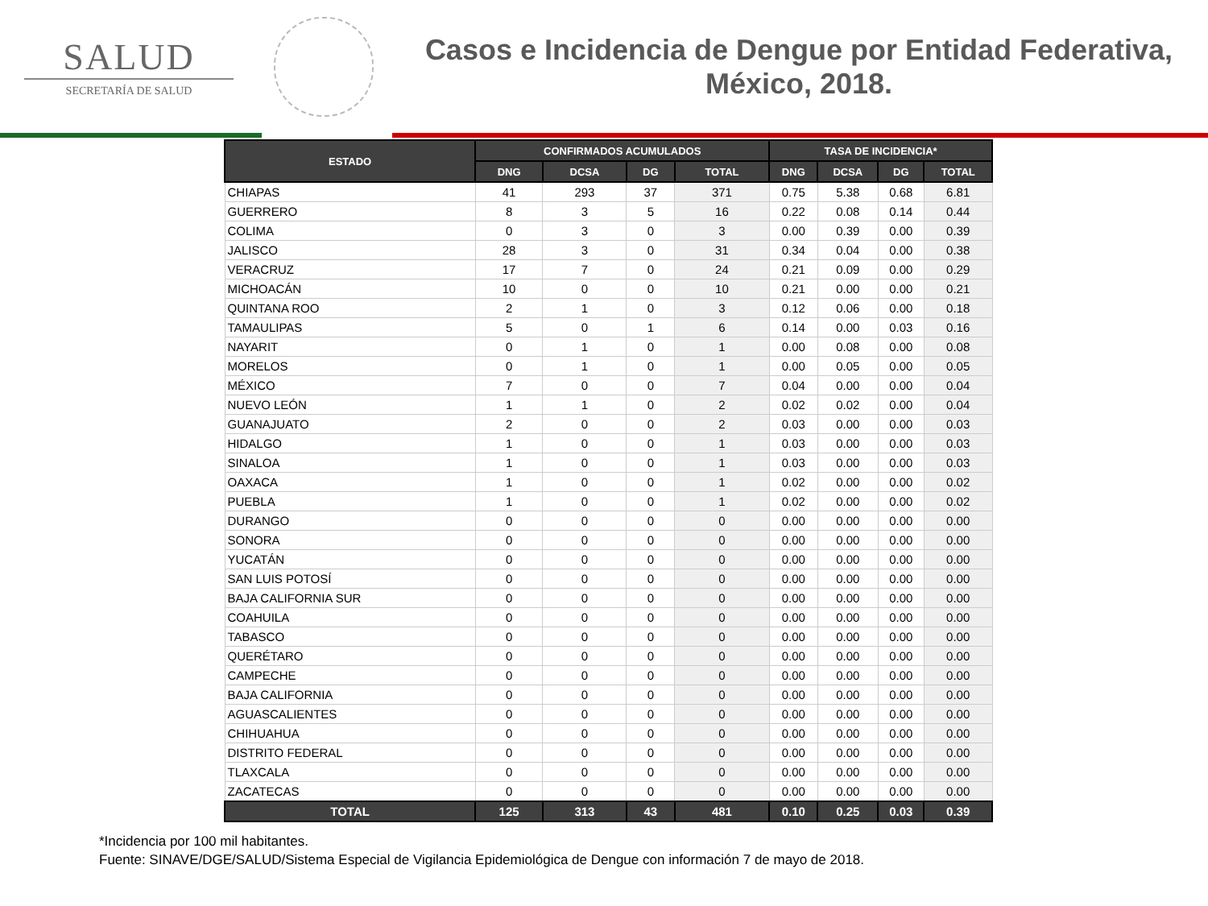SALUD
SECRETARÍA DE SALUD
Casos e Incidencia de Dengue por Entidad Federativa,
México, 2018.
| ESTADO | CONFIRMADOS ACUMULADOS | | | | TASA DE INCIDENCIA* | | | |
| --- | --- | --- | --- | --- | --- | --- | --- | --- |
| | DNG | DCSA | DG | TOTAL | DNG | DCSA | DG | TOTAL |
| CHIAPAS | 41 | 293 | 37 | 371 | 0.75 | 5.38 | 0.68 | 6.81 |
| GUERRERO | 8 | 3 | 5 | 16 | 0.22 | 0.08 | 0.14 | 0.44 |
| COLIMA | 0 | 3 | 0 | 3 | 0.00 | 0.39 | 0.00 | 0.39 |
| JALISCO | 28 | 3 | 0 | 31 | 0.34 | 0.04 | 0.00 | 0.38 |
| VERACRUZ | 17 | 7 | 0 | 24 | 0.21 | 0.09 | 0.00 | 0.29 |
| MICHOACÁN | 10 | 0 | 0 | 10 | 0.21 | 0.00 | 0.00 | 0.21 |
| QUINTANA ROO | 2 | 1 | 0 | 3 | 0.12 | 0.06 | 0.00 | 0.18 |
| TAMAULIPAS | 5 | 0 | 1 | 6 | 0.14 | 0.00 | 0.03 | 0.16 |
| NAYARIT | 0 | 1 | 0 | 1 | 0.00 | 0.08 | 0.00 | 0.08 |
| MORELOS | 0 | 1 | 0 | 1 | 0.00 | 0.05 | 0.00 | 0.05 |
| MÉXICO | 7 | 0 | 0 | 7 | 0.04 | 0.00 | 0.00 | 0.04 |
| NUEVO LEÓN | 1 | 1 | 0 | 2 | 0.02 | 0.02 | 0.00 | 0.04 |
| GUANAJUATO | 2 | 0 | 0 | 2 | 0.03 | 0.00 | 0.00 | 0.03 |
| HIDALGO | 1 | 0 | 0 | 1 | 0.03 | 0.00 | 0.00 | 0.03 |
| SINALOA | 1 | 0 | 0 | 1 | 0.03 | 0.00 | 0.00 | 0.03 |
| OAXACA | 1 | 0 | 0 | 1 | 0.02 | 0.00 | 0.00 | 0.02 |
| PUEBLA | 1 | 0 | 0 | 1 | 0.02 | 0.00 | 0.00 | 0.02 |
| DURANGO | 0 | 0 | 0 | 0 | 0.00 | 0.00 | 0.00 | 0.00 |
| SONORA | 0 | 0 | 0 | 0 | 0.00 | 0.00 | 0.00 | 0.00 |
| YUCATÁN | 0 | 0 | 0 | 0 | 0.00 | 0.00 | 0.00 | 0.00 |
| SAN LUIS POTOSÍ | 0 | 0 | 0 | 0 | 0.00 | 0.00 | 0.00 | 0.00 |
| BAJA CALIFORNIA SUR | 0 | 0 | 0 | 0 | 0.00 | 0.00 | 0.00 | 0.00 |
| COAHUILA | 0 | 0 | 0 | 0 | 0.00 | 0.00 | 0.00 | 0.00 |
| TABASCO | 0 | 0 | 0 | 0 | 0.00 | 0.00 | 0.00 | 0.00 |
| QUERÉTARO | 0 | 0 | 0 | 0 | 0.00 | 0.00 | 0.00 | 0.00 |
| CAMPECHE | 0 | 0 | 0 | 0 | 0.00 | 0.00 | 0.00 | 0.00 |
| BAJA CALIFORNIA | 0 | 0 | 0 | 0 | 0.00 | 0.00 | 0.00 | 0.00 |
| AGUASCALIENTES | 0 | 0 | 0 | 0 | 0.00 | 0.00 | 0.00 | 0.00 |
| CHIHUAHUA | 0 | 0 | 0 | 0 | 0.00 | 0.00 | 0.00 | 0.00 |
| DISTRITO FEDERAL | 0 | 0 | 0 | 0 | 0.00 | 0.00 | 0.00 | 0.00 |
| TLAXCALA | 0 | 0 | 0 | 0 | 0.00 | 0.00 | 0.00 | 0.00 |
| ZACATECAS | 0 | 0 | 0 | 0 | 0.00 | 0.00 | 0.00 | 0.00 |
| TOTAL | 125 | 313 | 43 | 481 | 0.10 | 0.25 | 0.03 | 0.39 |
*Incidencia por 100 mil habitantes.
Fuente: SINAVE/DGE/SALUD/Sistema Especial de Vigilancia Epidemiológica de Dengue con información 7 de mayo de 2018.